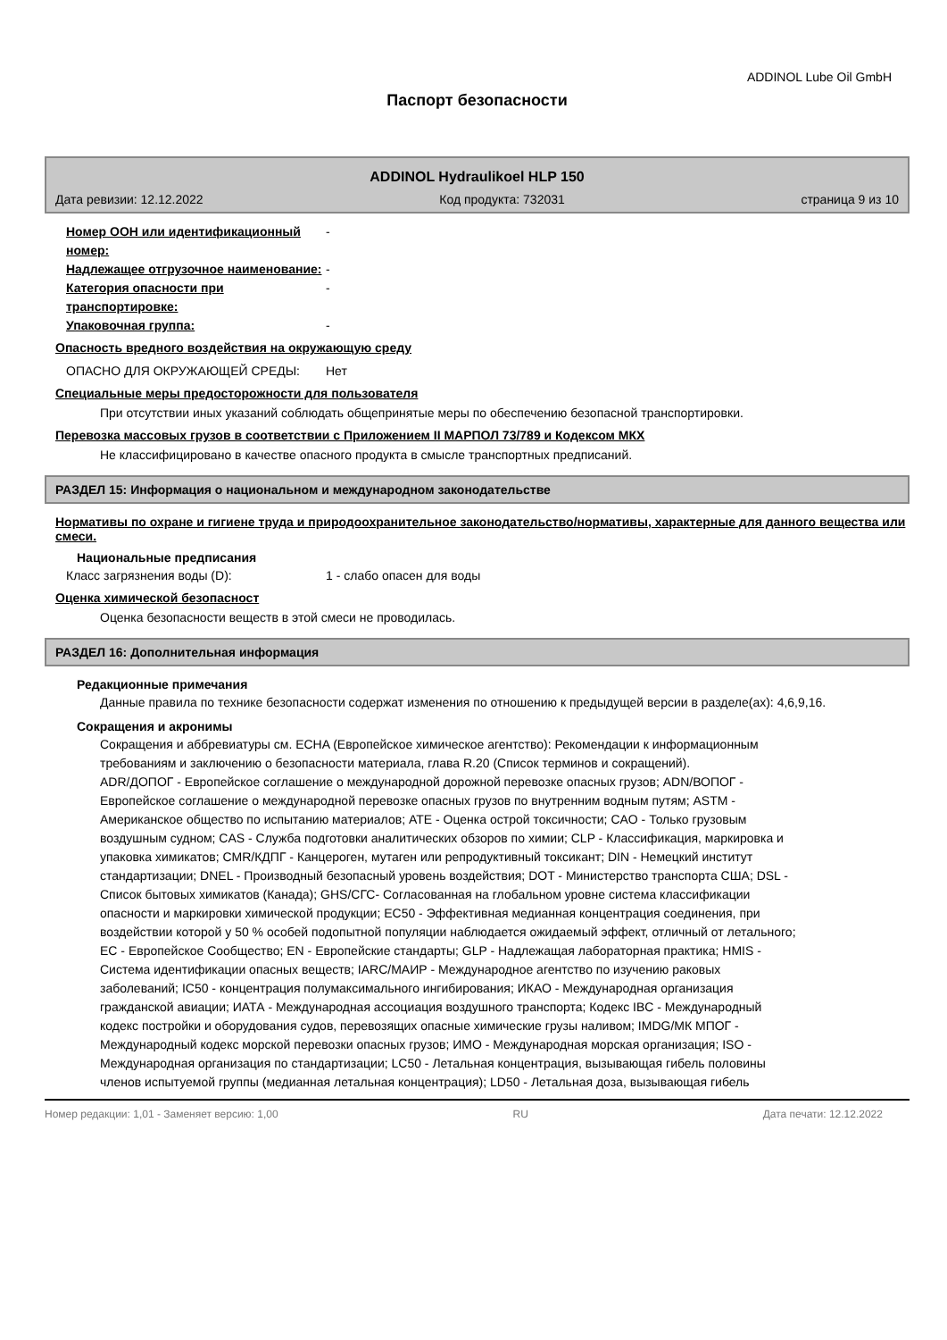ADDINOL Lube Oil GmbH
Паспорт безопасности
ADDINOL Hydraulikoel HLP 150
Дата ревизии: 12.12.2022 Код продукта: 732031 страница 9 из 10
Номер ООН или идентификационный номер:
-
Надлежащее отгрузочное наименование: -
Категория опасности при транспортировке:
-
Упаковочная группа: -
Опасность вредного воздействия на окружающую среду
ОПАСНО ДЛЯ ОКРУЖАЮЩЕЙ СРЕДЫ: Нет
Специальные меры предосторожности для пользователя
При отсутствии иных указаний соблюдать общепринятые меры по обеспечению безопасной транспортировки.
Перевозка массовых грузов в соответствии с Приложением II МАРПОЛ 73/789 и Кодексом МКХ
Не классифицировано в качестве опасного продукта в смысле транспортных предписаний.
РАЗДЕЛ 15: Информация о национальном и международном законодательстве
Нормативы по охране и гигиене труда и природоохранительное законодательство/нормативы, характерные для данного вещества или смеси.
Национальные предписания
Класс загрязнения воды (D): 1 - слабо опасен для воды
Оценка химической безопасност
Оценка безопасности веществ в этой смеси не проводилась.
РАЗДЕЛ 16: Дополнительная информация
Редакционные примечания
Данные правила по технике безопасности содержат изменения по отношению к предыдущей версии в разделе(ах): 4,6,9,16.
Сокращения и акронимы
Сокращения и аббревиатуры см. ECHA (Европейское химическое агентство): Рекомендации к информационным требованиям и заключению о безопасности материала, глава R.20 (Список терминов и сокращений).
ADR/ДОПОГ - Европейское соглашение о международной дорожной перевозке опасных грузов; ADN/ВОПОГ - Европейское соглашение о международной перевозке опасных грузов по внутренним водным путям; ASTM - Американское общество по испытанию материалов; ATE - Оценка острой токсичности; CAO - Только грузовым воздушным судном; CAS - Служба подготовки аналитических обзоров по химии; CLP - Классификация, маркировка и упаковка химикатов; CMR/КДПГ - Канцероген, мутаген или репродуктивный токсикант; DIN - Немецкий институт стандартизации; DNEL - Производный безопасный уровень воздействия; DOT - Министерство транспорта США; DSL - Список бытовых химикатов (Канада); GHS/СГС- Согласованная на глобальном уровне система классификации опасности и маркировки химической продукции; EC50 - Эффективная медианная концентрация соединения, при воздействии которой у 50 % особей подопытной популяции наблюдается ожидаемый эффект, отличный от летального; EC - Европейское Сообщество; EN - Европейские стандарты; GLP - Надлежащая лабораторная практика; HMIS - Система идентификации опасных веществ; IARC/МАИР - Международное агентство по изучению раковых заболеваний; IC50 - концентрация полумаксимального ингибирования; ИКАО - Международная организация гражданской авиации; ИАТА - Международная ассоциация воздушного транспорта; Кодекс IBC - Международный кодекс постройки и оборудования судов, перевозящих опасные химические грузы наливом; IMDG/МК МПОГ - Международный кодекс морской перевозки опасных грузов; ИМО - Международная морская организация; ISO - Международная организация по стандартизации; LC50 - Летальная концентрация, вызывающая гибель половины членов испытуемой группы (медианная летальная концентрация); LD50 - Летальная доза, вызывающая гибель
Номер редакции: 1,01 - Заменяет версию: 1,00 RU Дата печати: 12.12.2022